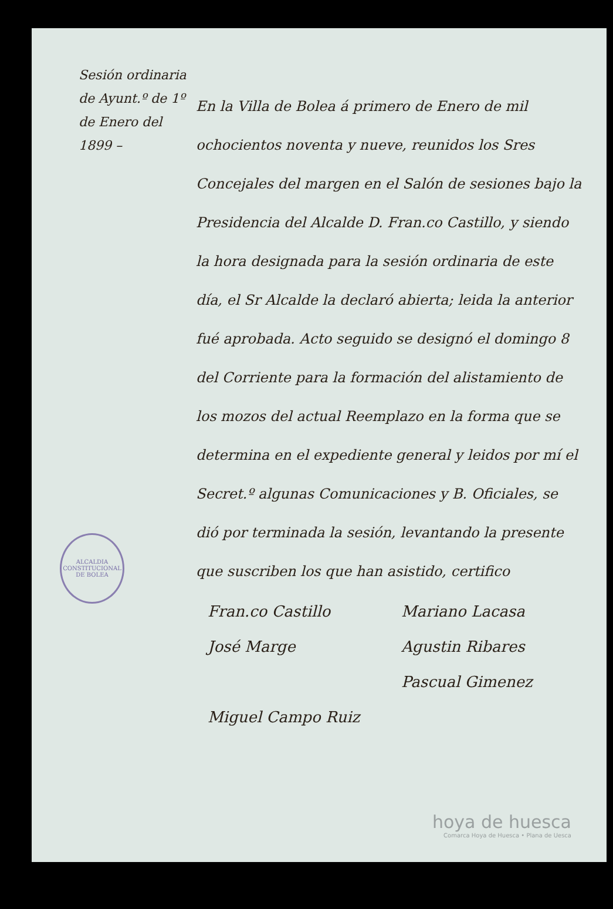Sesión ordinaria de Ayunt.º de 1º de Enero del 1899 –
En la Villa de Bolea á primero de Enero de mil ochocientos noventa y nueve, reunidos los Sres Concejales del margen en el Salón de sesiones bajo la Presidencia del Alcalde D. Fran.co Castillo, y siendo la hora designada para la sesión ordinaria de este día, el Sr Alcalde la declaró abierta; leida la anterior fué aprobada. Acto seguido se designó el domingo 8 del Corriente para la formación del alistamiento de los mozos del actual Reemplazo en la forma que se determina en el expediente general y leidos por mí el Secret.º algunas Comunicaciones y B. Oficiales, se dió por terminada la sesión, levantando la presente que suscriben los que han asistido, certifico
Fran.co Castillo
Mariano Lacasa
José Marge
Agustin Ribares
Pascual Gimenez
Miguel Campo Ruiz
ALCALDIA CONSTITUCIONAL DE BOLEA
hoya de huesca
Comarca Hoya de Huesca • Plana de Uesca